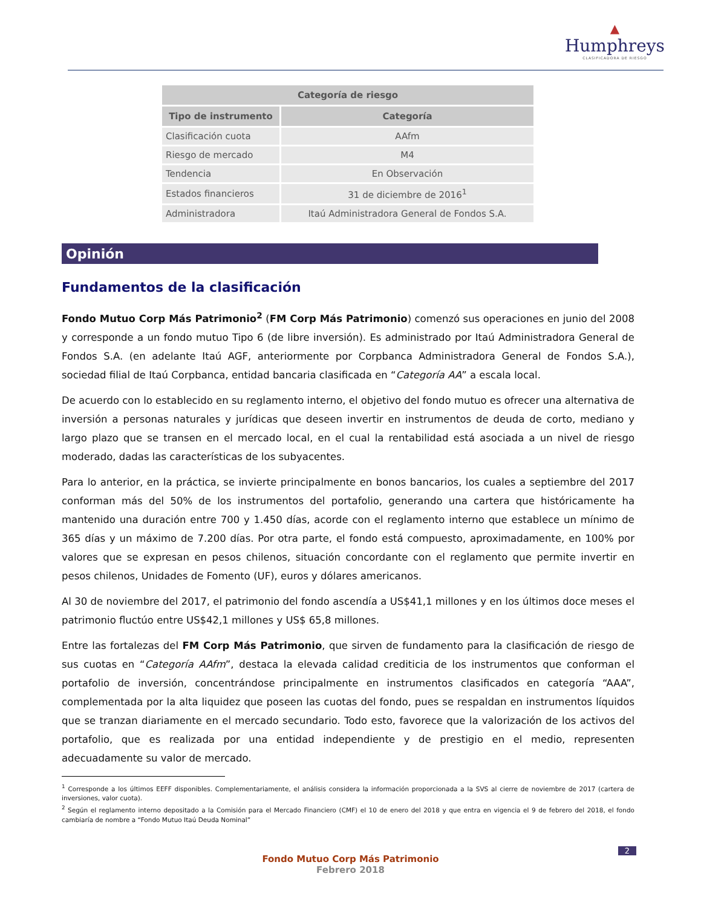▲
Humphreys
CLASIFICADORA DE RIESGO
| Categoría de riesgo | |
| --- | --- |
| Tipo de instrumento | Categoría |
| Clasificación cuota | AAfm |
| Riesgo de mercado | M4 |
| Tendencia | En Observación |
| Estados financieros | 31 de diciembre de 2016<sup>1</sup> |
| Administradora | Itaú Administradora General de Fondos S.A. |
Opinión
Fundamentos de la clasificación
Fondo Mutuo Corp Más Patrimonio<sup>2</sup> (FM Corp Más Patrimonio) comenzó sus operaciones en junio del 2008 y corresponde a un fondo mutuo Tipo 6 (de libre inversión). Es administrado por Itaú Administradora General de Fondos S.A. (en adelante Itaú AGF, anteriormente por Corpbanca Administradora General de Fondos S.A.), sociedad filial de Itaú Corpbanca, entidad bancaria clasificada en “Categoría AA” a escala local.
De acuerdo con lo establecido en su reglamento interno, el objetivo del fondo mutuo es ofrecer una alternativa de inversión a personas naturales y jurídicas que deseen invertir en instrumentos de deuda de corto, mediano y largo plazo que se transen en el mercado local, en el cual la rentabilidad está asociada a un nivel de riesgo moderado, dadas las características de los subyacentes.
Para lo anterior, en la práctica, se invierte principalmente en bonos bancarios, los cuales a septiembre del 2017 conforman más del 50% de los instrumentos del portafolio, generando una cartera que históricamente ha mantenido una duración entre 700 y 1.450 días, acorde con el reglamento interno que establece un mínimo de 365 días y un máximo de 7.200 días. Por otra parte, el fondo está compuesto, aproximadamente, en 100% por valores que se expresan en pesos chilenos, situación concordante con el reglamento que permite invertir en pesos chilenos, Unidades de Fomento (UF), euros y dólares americanos.
Al 30 de noviembre del 2017, el patrimonio del fondo ascendía a US$41,1 millones y en los últimos doce meses el patrimonio fluctúo entre US$42,1 millones y US$ 65,8 millones.
Entre las fortalezas del FM Corp Más Patrimonio, que sirven de fundamento para la clasificación de riesgo de sus cuotas en “Categoría AAfm”, destaca la elevada calidad crediticia de los instrumentos que conforman el portafolio de inversión, concentrándose principalmente en instrumentos clasificados en categoría “AAA”, complementada por la alta liquidez que poseen las cuotas del fondo, pues se respaldan en instrumentos líquidos que se tranzan diariamente en el mercado secundario. Todo esto, favorece que la valorización de los activos del portafolio, que es realizada por una entidad independiente y de prestigio en el medio, representen adecuadamente su valor de mercado.
<sup>1</sup> Corresponde a los últimos EEFF disponibles. Complementariamente, el análisis considera la información proporcionada a la SVS al cierre de noviembre de 2017 (cartera de inversiones, valor cuota).
<sup>2</sup> Según el reglamento interno depositado a la Comisión para el Mercado Financiero (CMF) el 10 de enero del 2018 y que entra en vigencia el 9 de febrero del 2018, el fondo cambiaría de nombre a “Fondo Mutuo Itaú Deuda Nominal”
2
Fondo Mutuo Corp Más Patrimonio
Febrero 2018